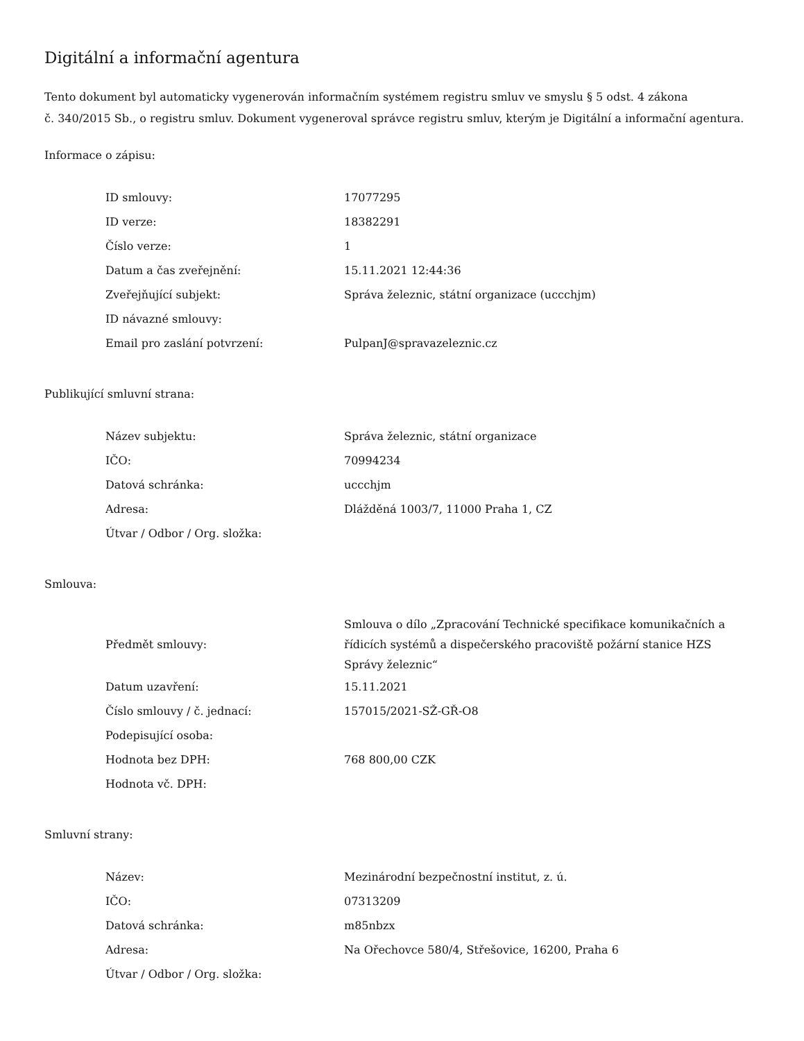Digitální a informační agentura
Tento dokument byl automaticky vygenerován informačním systémem registru smluv ve smyslu § 5 odst. 4 zákona
č. 340/2015 Sb., o registru smluv. Dokument vygeneroval správce registru smluv, kterým je Digitální a informační agentura.
Informace o zápisu:
| ID smlouvy: | 17077295 |
| ID verze: | 18382291 |
| Číslo verze: | 1 |
| Datum a čas zveřejnění: | 15.11.2021 12:44:36 |
| Zveřejňující subjekt: | Správa železnic, státní organizace (uccchjm) |
| ID návazné smlouvy: | |
| Email pro zaslání potvrzení: | PulpanJ@spravazeleznic.cz |
Publikující smluvní strana:
| Název subjektu: | Správa železnic, státní organizace |
| IČO: | 70994234 |
| Datová schránka: | uccchjm |
| Adresa: | Dlážděná 1003/7, 11000 Praha 1, CZ |
| Útvar / Odbor / Org. složka: | |
Smlouva:
| Předmět smlouvy: | Smlouva o dílo „Zpracování Technické specifikace komunikačních a řídicích systémů a dispečerského pracoviště požární stanice HZS Správy železnic“ |
| Datum uzavření: | 15.11.2021 |
| Číslo smlouvy / č. jednací: | 157015/2021-SŽ-GŘ-O8 |
| Podepisující osoba: | |
| Hodnota bez DPH: | 768 800,00 CZK |
| Hodnota vč. DPH: | |
Smluvní strany:
| Název: | Mezinárodní bezpečnostní institut, z. ú. |
| IČO: | 07313209 |
| Datová schránka: | m85nbzx |
| Adresa: | Na Ořechovce 580/4, Střešovice, 16200, Praha 6 |
| Útvar / Odbor / Org. složka: | |